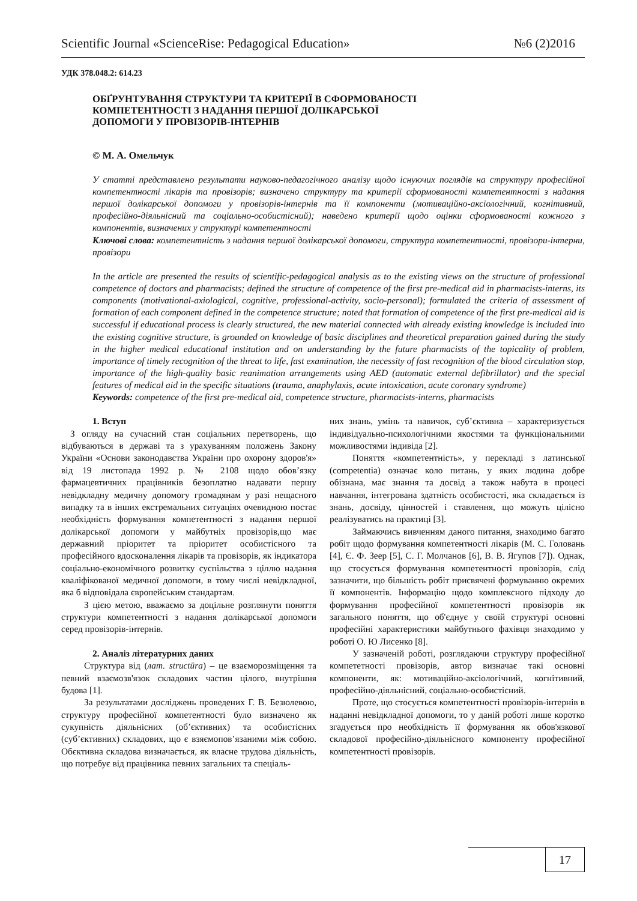Scientific Journal «ScienceRise: Pedagogical Education» №6 (2)2016
УДК 378.048.2: 614.23
ОБҐРУНТУВАННЯ СТРУКТУРИ ТА КРИТЕРІЇ В СФОРМОВАНОСТІ
КОМПЕТЕНТНОСТІ З НАДАННЯ ПЕРШОЇ ДОЛІКАРСЬКОЇ
ДОПОМОГИ У ПРОВІЗОРІВ-ІНТЕРНІВ
© М. А. Омельчук
У статті представлено результати науково-педагогічного аналізу щодо існуючих поглядів на структуру професійної компетентності лікарів та провізорів; визначено структуру та критерії сформованості компетентності з надання першої долікарської допомоги у провізорів-інтернів та її компоненти (мотиваційно-аксіологічний, когнітивний, професійно-діяльнісний та соціально-особистісний); наведено критерії щодо оцінки сформованості кожного з компонентів, визначених у структурі компетентності
Ключові слова: компетентність з надання першої долікарської допомоги, структура компетентності, провізори-інтерни, провізори
In the article are presented the results of scientific-pedagogical analysis as to the existing views on the structure of professional competence of doctors and pharmacists; defined the structure of competence of the first pre-medical aid in pharmacists-interns, its components (motivational-axiological, cognitive, professional-activity, socio-personal); formulated the criteria of assessment of formation of each component defined in the competence structure; noted that formation of competence of the first pre-medical aid is successful if educational process is clearly structured, the new material connected with already existing knowledge is included into the existing cognitive structure, is grounded on knowledge of basic disciplines and theoretical preparation gained during the study in the higher medical educational institution and on understanding by the future pharmacists of the topicality of problem, importance of timely recognition of the threat to life, fast examination, the necessity of fast recognition of the blood circulation stop, importance of the high-quality basic reanimation arrangements using AED (automatic external defibrillator) and the special features of medical aid in the specific situations (trauma, anaphylaxis, acute intoxication, acute coronary syndrome)
Keywords: competence of the first pre-medical aid, competence structure, pharmacists-interns, pharmacists
1. Вступ
З огляду на сучасний стан соціальних перетворень, що відбуваються в державі та з урахуванням положень Закону України «Основи законодавства України про охорону здоров'я» від 19 листопада 1992 р. № 2108 щодо обов’язку фармацевтичних працівників безоплатно надавати першу невідкладну медичну допомогу громадянам у разі нещасного випадку та в інших екстремальних ситуаціях очевидною постає необхідність формування компетентності з надання першої долікарської допомоги у майбутніх провізорів,що має державний пріоритет та пріоритет особистісного та професійного вдосконалення лікарів та провізорів, як індикатора соціально-економічного розвитку суспільства з ціллю надання кваліфікованої медичної допомоги, в тому числі невідкладної, яка б відповідала європейським стандартам.
З цією метою, вважаємо за доцільне розглянути поняття структури компетентності з надання долікарської допомоги серед провізорів-інтернів.
2. Аналіз літературних даних
Структура від (лат. structūra) – це взаєморозміщення та певний взаємозв'язок складових частин цілого, внутрішня будова [1].
За результатами досліджень проведених Г. В. Безюлевою, структуру професійної компетентності було визначено як сукупність діяльнісних (об’єктивних) та особистісних (суб’єктивних) складових, що є взяємопов’язаними між собою. Обєктивна складова визначається, як власне трудова діяльність, що потребує від працівника певних загальних та спеціаль-
них знань, умінь та навичок, суб’єктивна – характеризується індивідуально-психологічними якостями та функціональними можливостями індивіда [2].
Поняття «компетентність», у перекладі з латинської (competentia) означає коло питань, у яких людина добре обізнана, має знання та досвід а також набута в процесі навчання, інтегрована здатність особистості, яка складається із знань, досвіду, цінностей і ставлення, що можуть цілісно реалізуватись на практиці [3].
Займаючись вивченням даного питання, знаходимо багато робіт щодо формування компетентності лікарів (М. С. Головань [4], Є. Ф. Зеер [5], С. Г. Молчанов [6], В. В. Ягупов [7]). Однак, що стосується формування компетентності провізорів, слід зазначити, що більшість робіт присвячені формуванню окремих її компонентів. Інформацію щодо комплексного підходу до формування професійної компетентності провізорів як загального поняття, що об'єднує у своїй структурі основні професійні характеристики майбутнього фахівця знаходимо у роботі О. Ю Лисенко [8].
У зазначеній роботі, розглядаючи структуру професійної компететності провізорів, автор визначає такі основні компоненти, як: мотиваційно-аксіологічний, когнітивний, професійно-діяльнісний, соціально-особистісний.
Проте, що стосується компетентності провізорів-інтернів в наданні невідкладної допомоги, то у даній роботі лише коротко згадується про необхідність її формування як обов'язкової складової професійно-діяльнісного компоненту професійної компетентності провізорів.
17